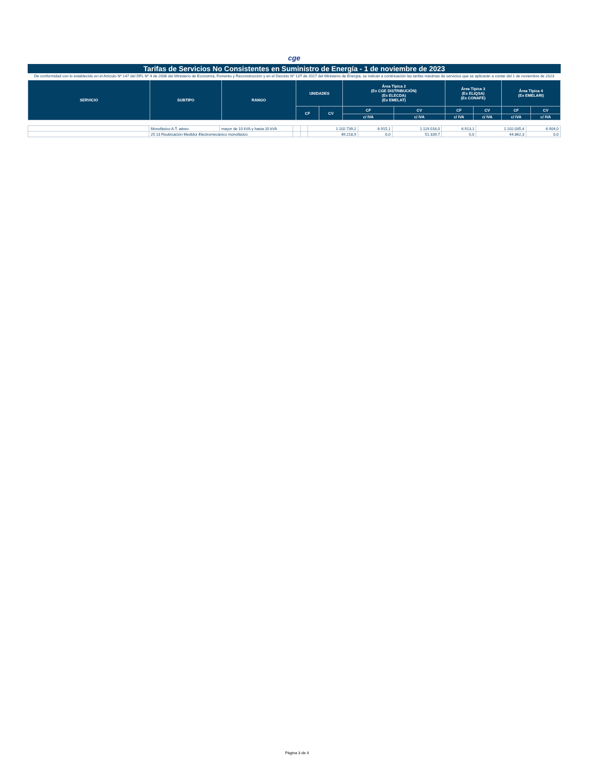cge
Tarifas de Servicios No Consistentes en Suministro de Energía - 1 de noviembre de 2023
De conformidad con lo establecido en el Artículo Nº 147 del DFL Nº 4 de 2006 del Ministerio de Economía, Fomento y Reconstrucción y en el Decreto Nº 13T de 2017 del Ministerio de Energía, se indican a continuación las tarifas máximas de servicios que se aplicarán a contar del 1 de noviembre de 2023
| SERVICIO | SUBTIPO | RANGO | UNIDADES | | Área Típica 2 (Ex CGE DISTRIBUCIÓN) (Ex ELECDA) (Ex EMELAT) | | Área Típica 3 (Ex ELIQSA) (Ex CONAFE) | | Área Típica 4 (Ex EMELARI) | |
| --- | --- | --- | --- | --- | --- | --- | --- | --- | --- | --- |
| | | | CF | CV | CF | CV | CF | CV | CF | CV |
| | | | | | c/ IVA | c/ IVA | c/ IVA | c/ IVA | c/ IVA | c/ IVA |
| | Monofásico A.T. aéreo | mayor de 10 kVA y hasta 20 kVA | | | 1.102.739,2 | 6.915,1 | 1.119.018,0 | 6.913,1 | 1.102.035,4 | 6.904,0 |
| | 25.13 Reubicación Medidor Electromecánico monofásico | | | | 49.218,9 | 0,0 | 51.339,7 | 0,0 | 44.862,3 | 0,0 |
Página 3 de 4